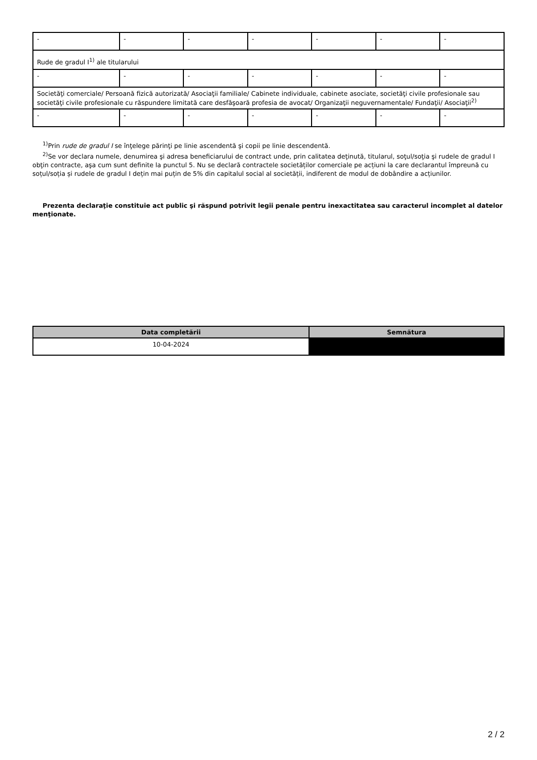| - | - | - | - | - | - | - |
| Rude de gradul I<sup>1)</sup> ale titularului | | | | | | |
| - | - | - | - | - | - | - |
| Societăţi comerciale/ Persoană fizică autorizată/ Asociaţii familiale/ Cabinete individuale, cabinete asociate, societăţi civile profesionale sau societăţi civile profesionale cu răspundere limitată care desfăşoară profesia de avocat/ Organizaţii neguvernamentale/ Fundaţii/ Asociaţii<sup>2)</sup> | | | | | | |
| - | - | - | - | - | - | - |
<sup>1)</sup> Prin rude de gradul I se înţelege părinţi pe linie ascendentă şi copii pe linie descendentă.
<sup>2)</sup> Se vor declara numele, denumirea şi adresa beneficiarului de contract unde, prin calitatea deţinută, titularul, soţul/soţia şi rudele de gradul I obţin contracte, aşa cum sunt definite la punctul 5. Nu se declară contractele societăților comerciale pe acțiuni la care declarantul împreună cu soțul/soția și rudele de gradul I dețin mai puțin de 5% din capitalul social al societății, indiferent de modul de dobândire a acțiunilor.
Prezenta declaraţie constituie act public şi răspund potrivit legii penale pentru inexactitatea sau caracterul incomplet al datelor menţionate.
| Data completării | Semnătura |
| --- | --- |
| 10-04-2024 | |
2 / 2